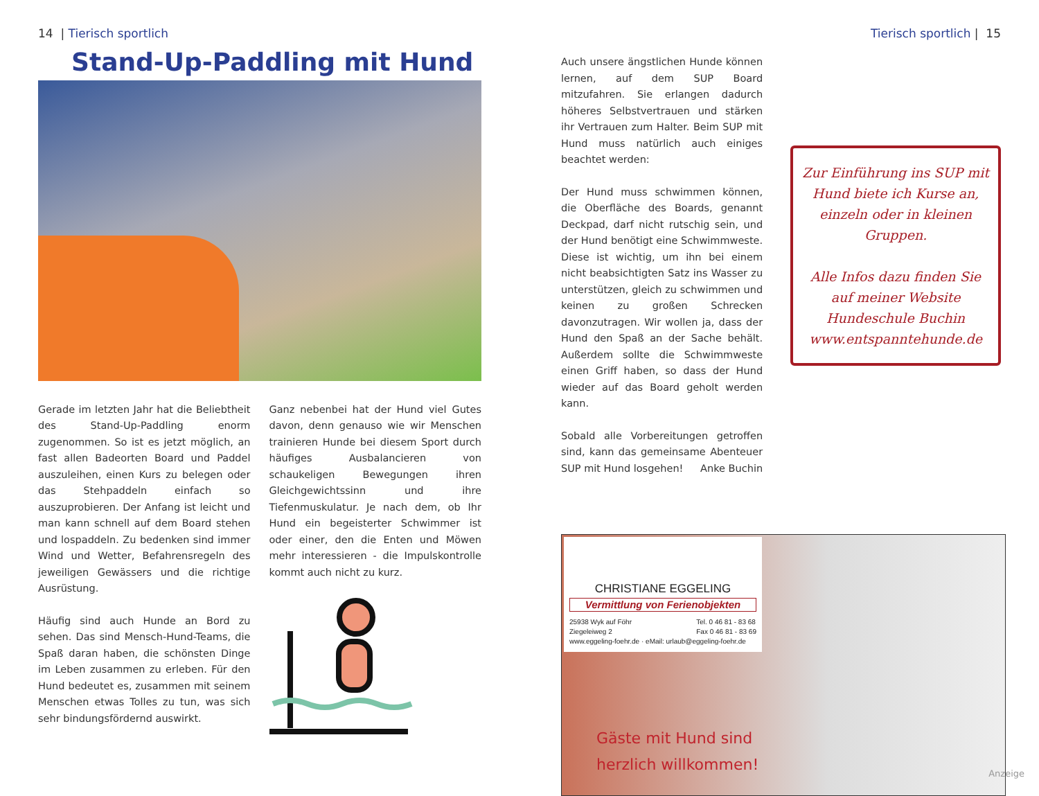14 | Tierisch sportlich
Stand-Up-Paddling mit Hund
Gerade im letzten Jahr hat die Beliebtheit des Stand-Up-Paddling enorm zugenommen. So ist es jetzt möglich, an fast allen Badeorten Board und Paddel auszuleihen, einen Kurs zu belegen oder das Stehpaddeln einfach so auszuprobieren. Der Anfang ist leicht und man kann schnell auf dem Board stehen und lospaddeln. Zu bedenken sind immer Wind und Wetter, Befahrensregeln des jeweiligen Gewässers und die richtige Ausrüstung.
Häufig sind auch Hunde an Bord zu sehen. Das sind Mensch-Hund-Teams, die Spaß daran haben, die schönsten Dinge im Leben zusammen zu erleben. Für den Hund bedeutet es, zusammen mit seinem Menschen etwas Tolles zu tun, was sich sehr bindungsfördernd auswirkt.
Ganz nebenbei hat der Hund viel Gutes davon, denn genauso wie wir Menschen trainieren Hunde bei diesem Sport durch häufiges Ausbalancieren von schaukeligen Bewegungen ihren Gleichgewichtssinn und ihre Tiefenmuskulatur. Je nach dem, ob Ihr Hund ein begeisterter Schwimmer ist oder einer, den die Enten und Möwen mehr interessieren - die Impulskontrolle kommt auch nicht zu kurz.
Tierisch sportlich | 15
Auch unsere ängstlichen Hunde können lernen, auf dem SUP Board mitzufahren. Sie erlangen dadurch höheres Selbstvertrauen und stärken ihr Vertrauen zum Halter. Beim SUP mit Hund muss natürlich auch einiges beachtet werden:
Der Hund muss schwimmen können, die Oberfläche des Boards, genannt Deckpad, darf nicht rutschig sein, und der Hund benötigt eine Schwimmweste. Diese ist wichtig, um ihn bei einem nicht beabsichtigten Satz ins Wasser zu unterstützen, gleich zu schwimmen und keinen zu großen Schrecken davonzutragen. Wir wollen ja, dass der Hund den Spaß an der Sache behält. Außerdem sollte die Schwimmweste einen Griff haben, so dass der Hund wieder auf das Board geholt werden kann.
Sobald alle Vorbereitungen getroffen sind, kann das gemeinsame Abenteuer SUP mit Hund losgehen! Anke Buchin
Zur Einführung ins SUP mit Hund biete ich Kurse an, einzeln oder in kleinen Gruppen.
Alle Infos dazu finden Sie auf meiner Website
Hundeschule Buchin
www.entspanntehunde.de
CHRISTIANE EGGELING
Vermittlung von Ferienobjekten
25938 Wyk auf Föhr
Ziegeleiweg 2 Tel. 0 46 81 - 83 68
Fax 0 46 81 - 83 69
www.eggeling-foehr.de · eMail: urlaub@eggeling-foehr.de
Gäste mit Hund sind
herzlich willkommen!
Anzeige